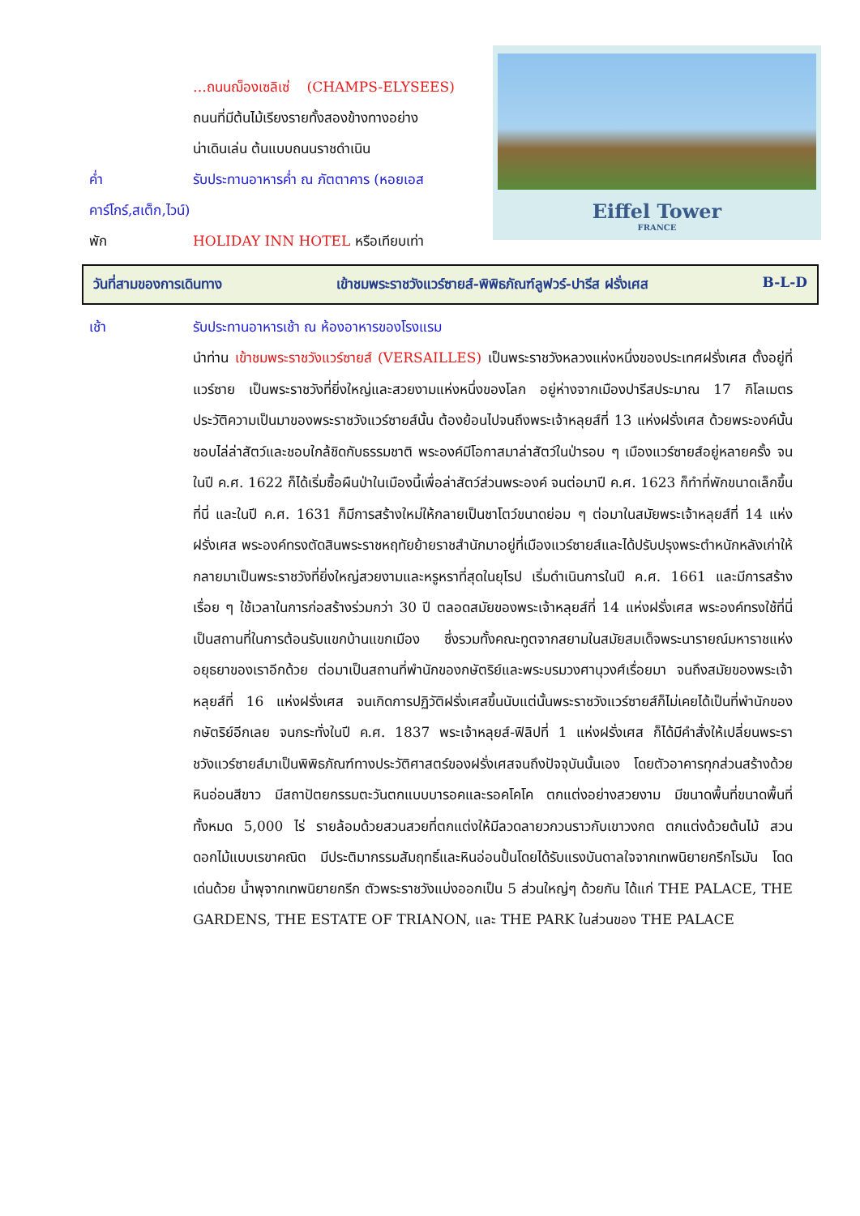…ถนนฌ็องเซลิเซ่ (CHAMPS-ELYSEES)
ถนนที่มีต้นไม้เรียงรายทั้งสองข้างทางอย่าง
น่าเดินเล่น ต้นแบบถนนราชดำเนิน
ค่ำ รับประทานอาหารค่ำ ณ ภัตตาคาร (หอยเอส
คาร์โกร์,สเต็ก,ไวน์)
พัก HOLIDAY INN HOTEL หรือเทียบเท่า
Eiffel Tower
FRANCE
วันที่สามของการเดินทาง เข้าชมพระราชวังแวร์ซายส์-พิพิธภัณฑ์ลูฟวร์-ปารีส ฝรั่งเศส B-L-D
เช้า รับประทานอาหารเช้า ณ ห้องอาหารของโรงแรม
นำท่าน เข้าชมพระราชวังแวร์ซายส์ (VERSAILLES) เป็นพระราชวังหลวงแห่งหนึ่งของประเทศฝรั่งเศส ตั้งอยู่ที่แวร์ซาย เป็นพระราชวังที่ยิ่งใหญ่และสวยงามแห่งหนึ่งของโลก อยู่ห่างจากเมืองปารีสประมาณ 17 กิโลเมตร ประวัติความเป็นมาของพระราชวังแวร์ซายส์นั้น ต้องย้อนไปจนถึงพระเจ้าหลุยส์ที่ 13 แห่งฝรั่งเศส ด้วยพระองค์นั้นชอบไล่ล่าสัตว์และชอบใกล้ชิดกับธรรมชาติ พระองค์มีโอกาสมาล่าสัตว์ในป่ารอบ ๆ เมืองแวร์ซายส์อยู่หลายครั้ง จนในปี ค.ศ. 1622 ก็ได้เริ่มซื้อผืนป่าในเมืองนี้เพื่อล่าสัตว์ส่วนพระองค์ จนต่อมาปี ค.ศ. 1623 ก็ทำที่พักขนาดเล็กขึ้นที่นี่ และในปี ค.ศ. 1631 ก็มีการสร้างใหม่ให้กลายเป็นชาโตว์ขนาดย่อม ๆ ต่อมาในสมัยพระเจ้าหลุยส์ที่ 14 แห่งฝรั่งเศส พระองค์ทรงตัดสินพระราชหฤทัยย้ายราชสำนักมาอยู่ที่เมืองแวร์ซายส์และได้ปรับปรุงพระตำหนักหลังเก่าให้กลายมาเป็นพระราชวังที่ยิ่งใหญ่สวยงามและหรูหราที่สุดในยุโรป เริ่มดำเนินการในปี ค.ศ. 1661 และมีการสร้างเรื่อย ๆ ใช้เวลาในการก่อสร้างร่วมกว่า 30 ปี ตลอดสมัยของพระเจ้าหลุยส์ที่ 14 แห่งฝรั่งเศส พระองค์ทรงใช้ที่นี่เป็นสถานที่ในการต้อนรับแขกบ้านแขกเมือง ซึ่งรวมทั้งคณะทูตจากสยามในสมัยสมเด็จพระนารายณ์มหาราชแห่งอยุธยาของเราอีกด้วย ต่อมาเป็นสถานที่พำนักของกษัตริย์และพระบรมวงศานุวงศ์เรื่อยมา จนถึงสมัยของพระเจ้าหลุยส์ที่ 16 แห่งฝรั่งเศส จนเกิดการปฏิวัติฝรั่งเศสขึ้นนับแต่นั้นพระราชวังแวร์ซายส์ก็ไม่เคยได้เป็นที่พำนักของกษัตริย์อีกเลย จนกระทั่งในปี ค.ศ. 1837 พระเจ้าหลุยส์-ฟิลิปที่ 1 แห่งฝรั่งเศส ก็ได้มีคำสั่งให้เปลี่ยนพระราชวังแวร์ซายส์มาเป็นพิพิธภัณฑ์ทางประวัติศาสตร์ของฝรั่งเศสจนถึงปัจจุบันนั้นเอง โดยตัวอาคารทุกส่วนสร้างด้วยหินอ่อนสีขาว มีสถาปัตยกรรมตะวันตกแบบบารอคและรอคโคโค ตกแต่งอย่างสวยงาม มีขนาดพื้นที่ขนาดพื้นที่ ทั้งหมด 5,000 ไร่ รายล้อมด้วยสวนสวยที่ตกแต่งให้มีลวดลายวกวนราวกับเขาวงกต ตกแต่งด้วยต้นไม้ สวนดอกไม้แบบเรขาคณิต มีประติมากรรมสัมฤทธิ์และหินอ่อนปั้นโดยได้รับแรงบันดาลใจจากเทพนิยายกรีกโรมัน โดดเด่นด้วย น้ำพุจากเทพนิยายกรีก ตัวพระราชวังแบ่งออกเป็น 5 ส่วนใหญ่ๆ ด้วยกัน ได้แก่ THE PALACE, THE GARDENS, THE ESTATE OF TRIANON, และ THE PARK ในส่วนของ THE PALACE